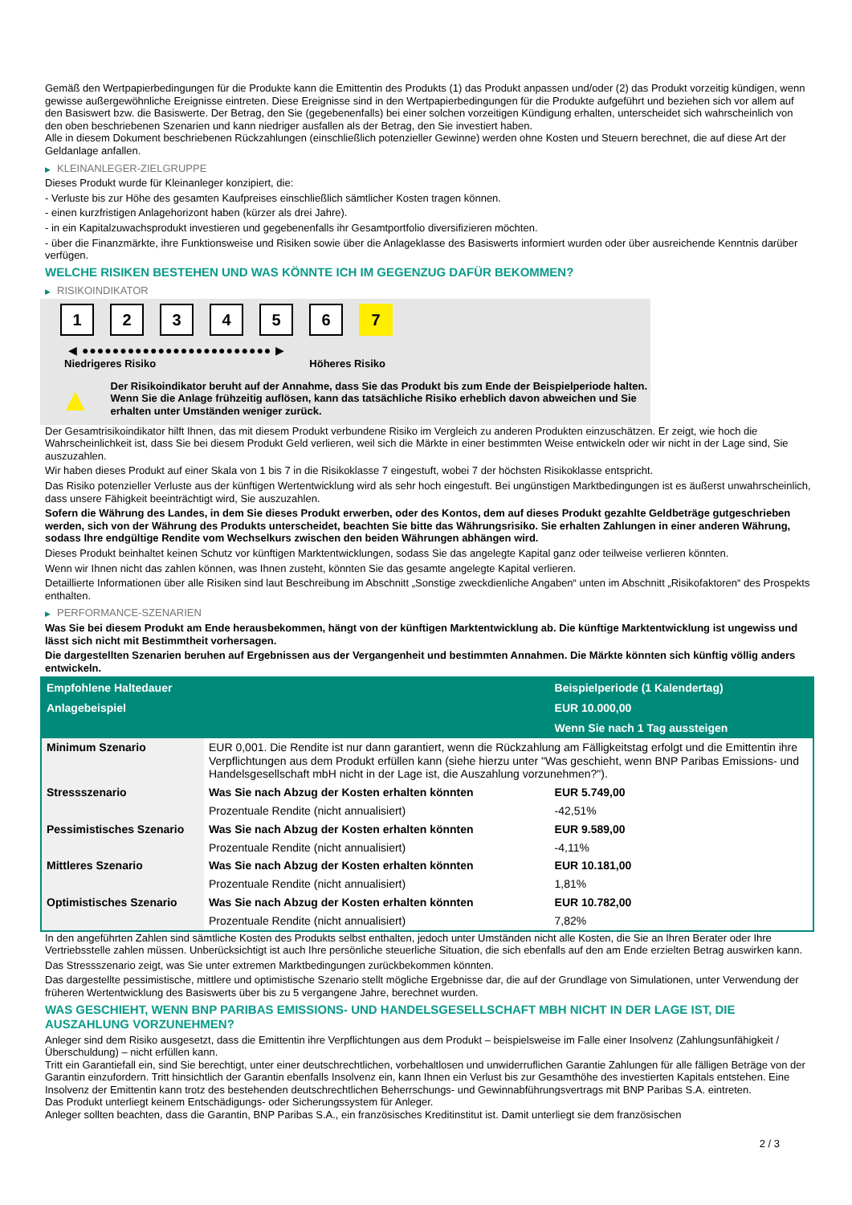Gemäß den Wertpapierbedingungen für die Produkte kann die Emittentin des Produkts (1) das Produkt anpassen und/oder (2) das Produkt vorzeitig kündigen, wenn gewisse außergewöhnliche Ereignisse eintreten. Diese Ereignisse sind in den Wertpapierbedingungen für die Produkte aufgeführt und beziehen sich vor allem auf den Basiswert bzw. die Basiswerte. Der Betrag, den Sie (gegebenenfalls) bei einer solchen vorzeitigen Kündigung erhalten, unterscheidet sich wahrscheinlich von den oben beschriebenen Szenarien und kann niedriger ausfallen als der Betrag, den Sie investiert haben.
Alle in diesem Dokument beschriebenen Rückzahlungen (einschließlich potenzieller Gewinne) werden ohne Kosten und Steuern berechnet, die auf diese Art der Geldanlage anfallen.
▶ KLEINANLEGER-ZIELGRUPPE
Dieses Produkt wurde für Kleinanleger konzipiert, die:
- Verluste bis zur Höhe des gesamten Kaufpreises einschließlich sämtlicher Kosten tragen können.
- einen kurzfristigen Anlagehorizont haben (kürzer als drei Jahre).
- in ein Kapitalzuwachsprodukt investieren und gegebenenfalls ihr Gesamtportfolio diversifizieren möchten.
- über die Finanzmärkte, ihre Funktionsweise und Risiken sowie über die Anlageklasse des Basiswerts informiert wurden oder über ausreichende Kenntnis darüber verfügen.
WELCHE RISIKEN BESTEHEN UND WAS KÖNNTE ICH IM GEGENZUG DAFÜR BEKOMMEN?
▶ RISIKOINDIKATOR
1 2 3 4 5 6 7
◀ ●●●●●●●●●●●●●●●●●●●●●●●●● ▶
Niedrigeres Risiko Höheres Risiko
▲
Der Risikoindikator beruht auf der Annahme, dass Sie das Produkt bis zum Ende der Beispielperiode halten.
Wenn Sie die Anlage frühzeitig auflösen, kann das tatsächliche Risiko erheblich davon abweichen und Sie erhalten unter Umständen weniger zurück.
Der Gesamtrisikoindikator hilft Ihnen, das mit diesem Produkt verbundene Risiko im Vergleich zu anderen Produkten einzuschätzen. Er zeigt, wie hoch die Wahrscheinlichkeit ist, dass Sie bei diesem Produkt Geld verlieren, weil sich die Märkte in einer bestimmten Weise entwickeln oder wir nicht in der Lage sind, Sie auszuzahlen.
Wir haben dieses Produkt auf einer Skala von 1 bis 7 in die Risikoklasse 7 eingestuft, wobei 7 der höchsten Risikoklasse entspricht.
Das Risiko potenzieller Verluste aus der künftigen Wertentwicklung wird als sehr hoch eingestuft. Bei ungünstigen Marktbedingungen ist es äußerst unwahrscheinlich, dass unsere Fähigkeit beeinträchtigt wird, Sie auszuzahlen.
Sofern die Währung des Landes, in dem Sie dieses Produkt erwerben, oder des Kontos, dem auf dieses Produkt gezahlte Geldbeträge gutgeschrieben werden, sich von der Währung des Produkts unterscheidet, beachten Sie bitte das Währungsrisiko. Sie erhalten Zahlungen in einer anderen Währung, sodass Ihre endgültige Rendite vom Wechselkurs zwischen den beiden Währungen abhängen wird.
Dieses Produkt beinhaltet keinen Schutz vor künftigen Marktentwicklungen, sodass Sie das angelegte Kapital ganz oder teilweise verlieren könnten.
Wenn wir Ihnen nicht das zahlen können, was Ihnen zusteht, könnten Sie das gesamte angelegte Kapital verlieren.
Detaillierte Informationen über alle Risiken sind laut Beschreibung im Abschnitt „Sonstige zweckdienliche Angaben“ unten im Abschnitt „Risikofaktoren“ des Prospekts enthalten.
▶ PERFORMANCE-SZENARIEN
Was Sie bei diesem Produkt am Ende herausbekommen, hängt von der künftigen Marktentwicklung ab. Die künftige Marktentwicklung ist ungewiss und lässt sich nicht mit Bestimmtheit vorhersagen.
Die dargestellten Szenarien beruhen auf Ergebnissen aus der Vergangenheit und bestimmten Annahmen. Die Märkte könnten sich künftig völlig anders entwickeln.
| Empfohlene Haltedauer | | Beispielperiode (1 Kalendertag) |
| --- | --- | --- |
| Anlagebeispiel | | EUR 10.000,00 |
| | | Wenn Sie nach 1 Tag aussteigen |
| Minimum Szenario | EUR 0,001. Die Rendite ist nur dann garantiert, wenn die Rückzahlung am Fälligkeitstag erfolgt und die Emittentin ihre Verpflichtungen aus dem Produkt erfüllen kann (siehe hierzu unter "Was geschieht, wenn BNP Paribas Emissions- und Handelsgesellschaft mbH nicht in der Lage ist, die Auszahlung vorzunehmen?"). | |
| Stressszenario | Was Sie nach Abzug der Kosten erhalten könnten | EUR 5.749,00 |
| | Prozentuale Rendite (nicht annualisiert) | -42,51% |
| Pessimistisches Szenario | Was Sie nach Abzug der Kosten erhalten könnten | EUR 9.589,00 |
| | Prozentuale Rendite (nicht annualisiert) | -4,11% |
| Mittleres Szenario | Was Sie nach Abzug der Kosten erhalten könnten | EUR 10.181,00 |
| | Prozentuale Rendite (nicht annualisiert) | 1,81% |
| Optimistisches Szenario | Was Sie nach Abzug der Kosten erhalten könnten | EUR 10.782,00 |
| | Prozentuale Rendite (nicht annualisiert) | 7,82% |
In den angeführten Zahlen sind sämtliche Kosten des Produkts selbst enthalten, jedoch unter Umständen nicht alle Kosten, die Sie an Ihren Berater oder Ihre Vertriebsstelle zahlen müssen. Unberücksichtigt ist auch Ihre persönliche steuerliche Situation, die sich ebenfalls auf den am Ende erzielten Betrag auswirken kann.
Das Stressszenario zeigt, was Sie unter extremen Marktbedingungen zurückbekommen könnten.
Das dargestellte pessimistische, mittlere und optimistische Szenario stellt mögliche Ergebnisse dar, die auf der Grundlage von Simulationen, unter Verwendung der früheren Wertentwicklung des Basiswerts über bis zu 5 vergangene Jahre, berechnet wurden.
WAS GESCHIEHT, WENN BNP PARIBAS EMISSIONS- UND HANDELSGESELLSCHAFT MBH NICHT IN DER LAGE IST, DIE AUSZAHLUNG VORZUNEHMEN?
Anleger sind dem Risiko ausgesetzt, dass die Emittentin ihre Verpflichtungen aus dem Produkt – beispielsweise im Falle einer Insolvenz (Zahlungsunfähigkeit / Überschuldung) – nicht erfüllen kann.
Tritt ein Garantiefall ein, sind Sie berechtigt, unter einer deutschrechtlichen, vorbehaltlosen und unwiderruflichen Garantie Zahlungen für alle fälligen Beträge von der Garantin einzufordern. Tritt hinsichtlich der Garantin ebenfalls Insolvenz ein, kann Ihnen ein Verlust bis zur Gesamthöhe des investierten Kapitals entstehen. Eine Insolvenz der Emittentin kann trotz des bestehenden deutschrechtlichen Beherrschungs- und Gewinnabführungsvertrags mit BNP Paribas S.A. eintreten.
Das Produkt unterliegt keinem Entschädigungs- oder Sicherungssystem für Anleger.
Anleger sollten beachten, dass die Garantin, BNP Paribas S.A., ein französisches Kreditinstitut ist. Damit unterliegt sie dem französischen
2 / 3